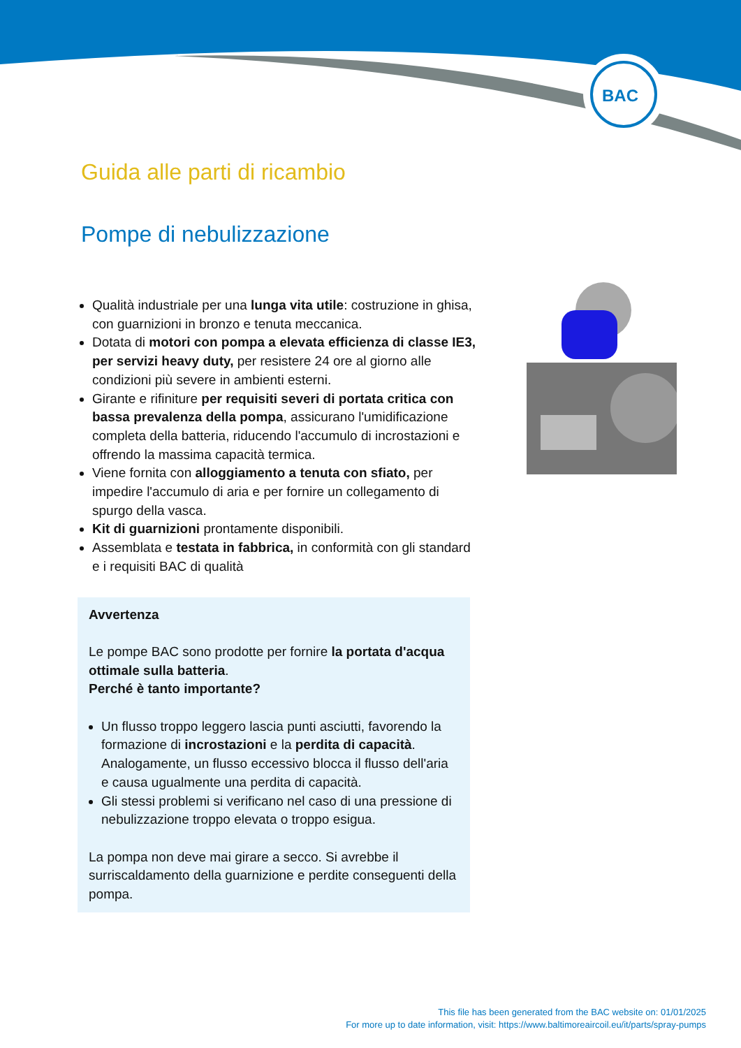BAC
Guida alle parti di ricambio
Pompe di nebulizzazione
Qualità industriale per una lunga vita utile: costruzione in ghisa, con guarnizioni in bronzo e tenuta meccanica.
Dotata di motori con pompa a elevata efficienza di classe IE3, per servizi heavy duty, per resistere 24 ore al giorno alle condizioni più severe in ambienti esterni.
Girante e rifiniture per requisiti severi di portata critica con bassa prevalenza della pompa, assicurano l'umidificazione completa della batteria, riducendo l'accumulo di incrostazioni e offrendo la massima capacità termica.
Viene fornita con alloggiamento a tenuta con sfiato, per impedire l'accumulo di aria e per fornire un collegamento di spurgo della vasca.
Kit di guarnizioni prontamente disponibili.
Assemblata e testata in fabbrica, in conformità con gli standard e i requisiti BAC di qualità
Avvertenza
Le pompe BAC sono prodotte per fornire la portata d'acqua ottimale sulla batteria.
Perché è tanto importante?
Un flusso troppo leggero lascia punti asciutti, favorendo la formazione di incrostazioni e la perdita di capacità. Analogamente, un flusso eccessivo blocca il flusso dell'aria e causa ugualmente una perdita di capacità.
Gli stessi problemi si verificano nel caso di una pressione di nebulizzazione troppo elevata o troppo esigua.
La pompa non deve mai girare a secco. Si avrebbe il surriscaldamento della guarnizione e perdite conseguenti della pompa.
This file has been generated from the BAC website on: 01/01/2025
For more up to date information, visit: https://www.baltimoreaircoil.eu/it/parts/spray-pumps